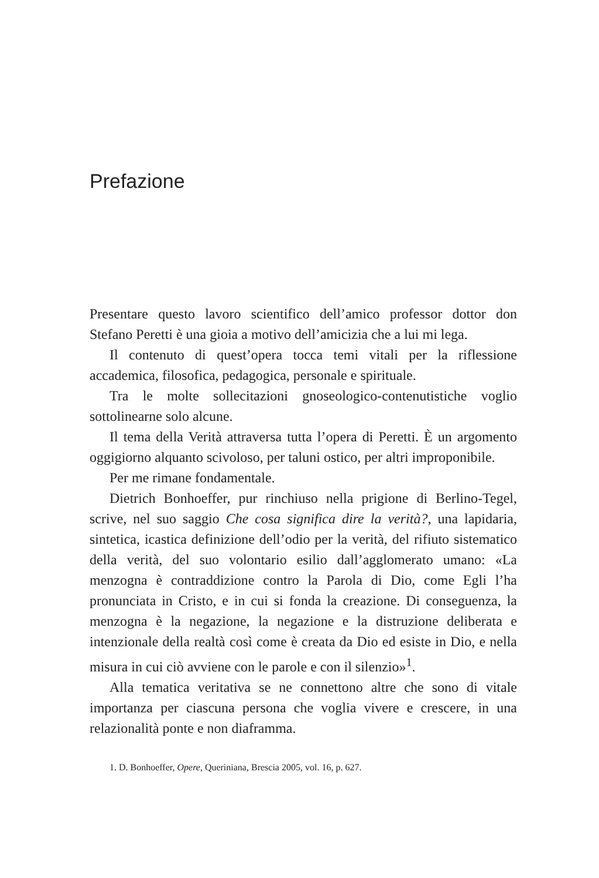Prefazione
Presentare questo lavoro scientifico dell’amico professor dottor don Stefano Peretti è una gioia a motivo dell’amicizia che a lui mi lega.
Il contenuto di quest’opera tocca temi vitali per la riflessione accademica, filosofica, pedagogica, personale e spirituale.
Tra le molte sollecitazioni gnoseologico-contenutistiche voglio sottolinearne solo alcune.
Il tema della Verità attraversa tutta l’opera di Peretti. È un argomento oggigiorno alquanto scivoloso, per taluni ostico, per altri improponibile.
Per me rimane fondamentale.
Dietrich Bonhoeffer, pur rinchiuso nella prigione di Berlino-Tegel, scrive, nel suo saggio Che cosa significa dire la verità?, una lapidaria, sintetica, icastica definizione dell’odio per la verità, del rifiuto sistematico della verità, del suo volontario esilio dall’agglomerato umano: «La menzogna è contraddizione contro la Parola di Dio, come Egli l’ha pronunciata in Cristo, e in cui si fonda la creazione. Di conseguenza, la menzogna è la negazione, la negazione e la distruzione deliberata e intenzionale della realtà così come è creata da Dio ed esiste in Dio, e nella misura in cui ciò avviene con le parole e con il silenzio»<sup>1</sup>.
Alla tematica veritativa se ne connettono altre che sono di vitale importanza per ciascuna persona che voglia vivere e crescere, in una relazionalità ponte e non diaframma.
1. D. Bonhoeffer, Opere, Queriniana, Brescia 2005, vol. 16, p. 627.